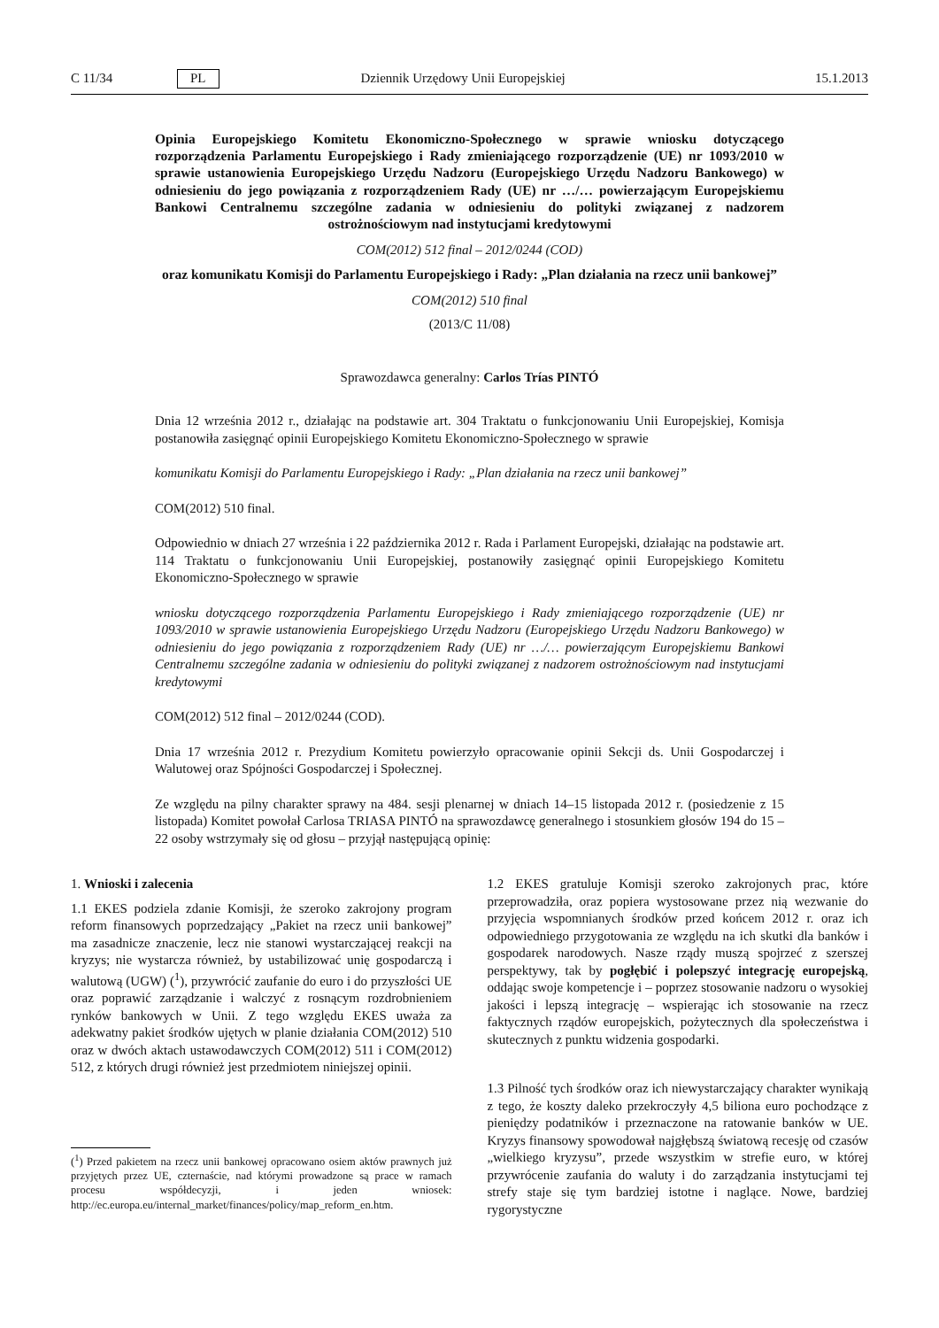C 11/34 PL Dziennik Urzędowy Unii Europejskiej 15.1.2013
Opinia Europejskiego Komitetu Ekonomiczno-Społecznego w sprawie wniosku dotyczącego rozporządzenia Parlamentu Europejskiego i Rady zmieniającego rozporządzenie (UE) nr 1093/2010 w sprawie ustanowienia Europejskiego Urzędu Nadzoru (Europejskiego Urzędu Nadzoru Bankowego) w odniesieniu do jego powiązania z rozporządzeniem Rady (UE) nr …/… powierzającym Europejskiemu Bankowi Centralnemu szczególne zadania w odniesieniu do polityki związanej z nadzorem ostrożnościowym nad instytucjami kredytowymi
COM(2012) 512 final – 2012/0244 (COD)
oraz komunikatu Komisji do Parlamentu Europejskiego i Rady: „Plan działania na rzecz unii bankowej”
COM(2012) 510 final
(2013/C 11/08)
Sprawozdawca generalny: Carlos Trías PINTÓ
Dnia 12 września 2012 r., działając na podstawie art. 304 Traktatu o funkcjonowaniu Unii Europejskiej, Komisja postanowiła zasięgnąć opinii Europejskiego Komitetu Ekonomiczno-Społecznego w sprawie
komunikatu Komisji do Parlamentu Europejskiego i Rady: „Plan działania na rzecz unii bankowej”
COM(2012) 510 final.
Odpowiednio w dniach 27 września i 22 października 2012 r. Rada i Parlament Europejski, działając na podstawie art. 114 Traktatu o funkcjonowaniu Unii Europejskiej, postanowiły zasięgnąć opinii Europejskiego Komitetu Ekonomiczno-Społecznego w sprawie
wniosku dotyczącego rozporządzenia Parlamentu Europejskiego i Rady zmieniającego rozporządzenie (UE) nr 1093/2010 w sprawie ustanowienia Europejskiego Urzędu Nadzoru (Europejskiego Urzędu Nadzoru Bankowego) w odniesieniu do jego powiązania z rozporządzeniem Rady (UE) nr …/… powierzającym Europejskiemu Bankowi Centralnemu szczególne zadania w odniesieniu do polityki związanej z nadzorem ostrożnościowym nad instytucjami kredytowymi
COM(2012) 512 final – 2012/0244 (COD).
Dnia 17 września 2012 r. Prezydium Komitetu powierzyło opracowanie opinii Sekcji ds. Unii Gospodarczej i Walutowej oraz Spójności Gospodarczej i Społecznej.
Ze względu na pilny charakter sprawy na 484. sesji plenarnej w dniach 14–15 listopada 2012 r. (posiedzenie z 15 listopada) Komitet powołał Carlosa TRIASA PINTÓ na sprawozdawcę generalnego i stosunkiem głosów 194 do 15 – 22 osoby wstrzymały się od głosu – przyjął następującą opinię:
1. Wnioski i zalecenia
1.1 EKES podziela zdanie Komisji, że szeroko zakrojony program reform finansowych poprzedzający „Pakiet na rzecz unii bankowej” ma zasadnicze znaczenie, lecz nie stanowi wystarczającej reakcji na kryzys; nie wystarcza również, by ustabilizować unię gospodarczą i walutową (UGW) (<sup>1</sup>), przywrócić zaufanie do euro i do przyszłości UE oraz poprawić zarządzanie i walczyć z rosnącym rozdrobnieniem rynków bankowych w Unii. Z tego względu EKES uważa za adekwatny pakiet środków ujętych w planie działania COM(2012) 510 oraz w dwóch aktach ustawodawczych COM(2012) 511 i COM(2012) 512, z których drugi również jest przedmiotem niniejszej opinii.
(<sup>1</sup>) Przed pakietem na rzecz unii bankowej opracowano osiem aktów prawnych już przyjętych przez UE, czternaście, nad którymi prowadzone są prace w ramach procesu współdecyzji, i jeden wniosek: http://ec.europa.eu/internal_market/finances/policy/map_reform_en.htm.
1.2 EKES gratuluje Komisji szeroko zakrojonych prac, które przeprowadziła, oraz popiera wystosowane przez nią wezwanie do przyjęcia wspomnianych środków przed końcem 2012 r. oraz ich odpowiedniego przygotowania ze względu na ich skutki dla banków i gospodarek narodowych. Nasze rządy muszą spojrzeć z szerszej perspektywy, tak by pogłębić i polepszyć integrację europejską, oddając swoje kompetencje i – poprzez stosowanie nadzoru o wysokiej jakości i lepszą integrację – wspierając ich stosowanie na rzecz faktycznych rządów europejskich, pożytecznych dla społeczeństwa i skutecznych z punktu widzenia gospodarki.
1.3 Pilność tych środków oraz ich niewystarczający charakter wynikają z tego, że koszty daleko przekroczyły 4,5 biliona euro pochodzące z pieniędzy podatników i przeznaczone na ratowanie banków w UE. Kryzys finansowy spowodował najgłębszą światową recesję od czasów „wielkiego kryzysu”, przede wszystkim w strefie euro, w której przywrócenie zaufania do waluty i do zarządzania instytucjami tej strefy staje się tym bardziej istotne i naglące. Nowe, bardziej rygorystyczne